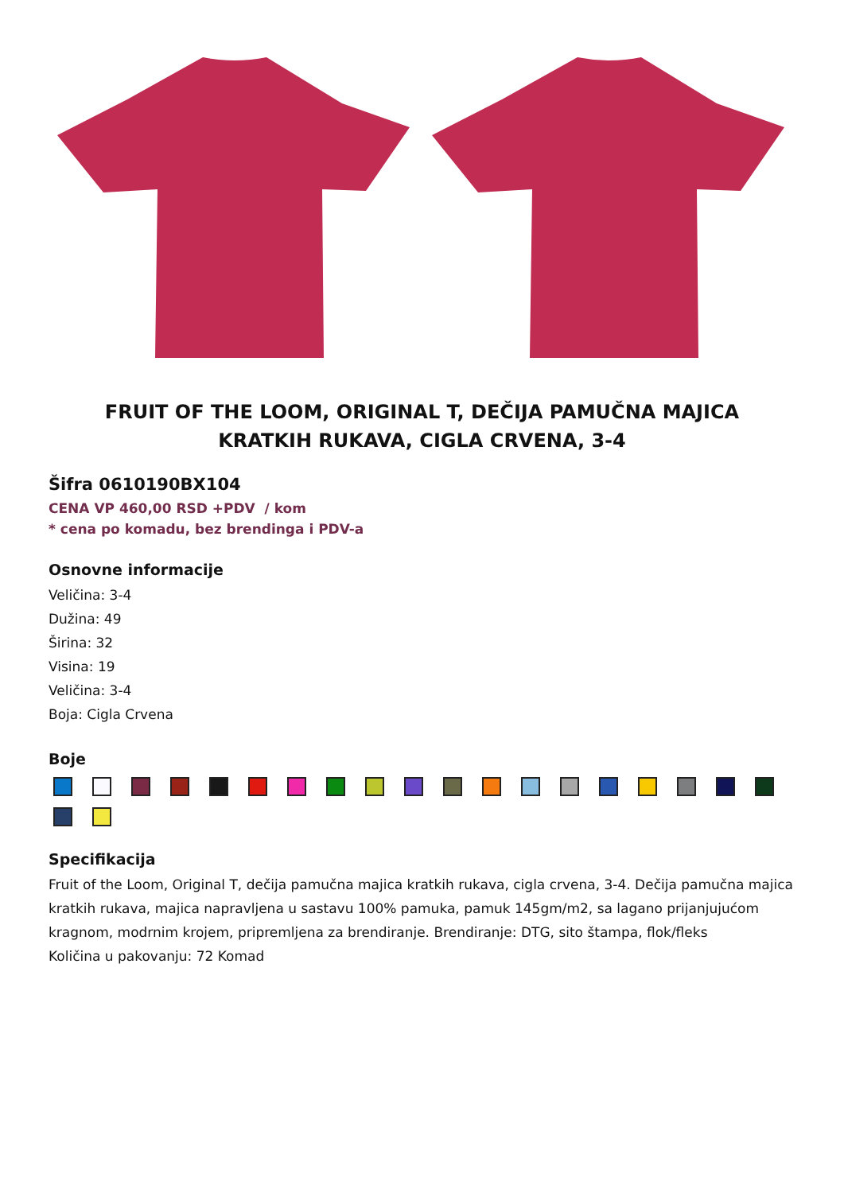FRUIT OF THE LOOM, ORIGINAL T, DEČIJA PAMUČNA MAJICA KRATKIH RUKAVA, CIGLA CRVENA, 3-4
Šifra 0610190BX104
CENA VP 460,00 RSD +PDV / kom
* cena po komadu, bez brendinga i PDV-a
Osnovne informacije
Veličina: 3-4
Dužina: 49
Širina: 32
Visina: 19
Veličina: 3-4
Boja: Cigla Crvena
Boje
Specifikacija
Fruit of the Loom, Original T, dečija pamučna majica kratkih rukava, cigla crvena, 3-4. Dečija pamučna majica kratkih rukava, majica napravljena u sastavu 100% pamuka, pamuk 145gm/m2, sa lagano prijanjujućom kragnom, modrnim krojem, pripremljena za brendiranje. Brendiranje: DTG, sito štampa, flok/fleks
Količina u pakovanju: 72 Komad